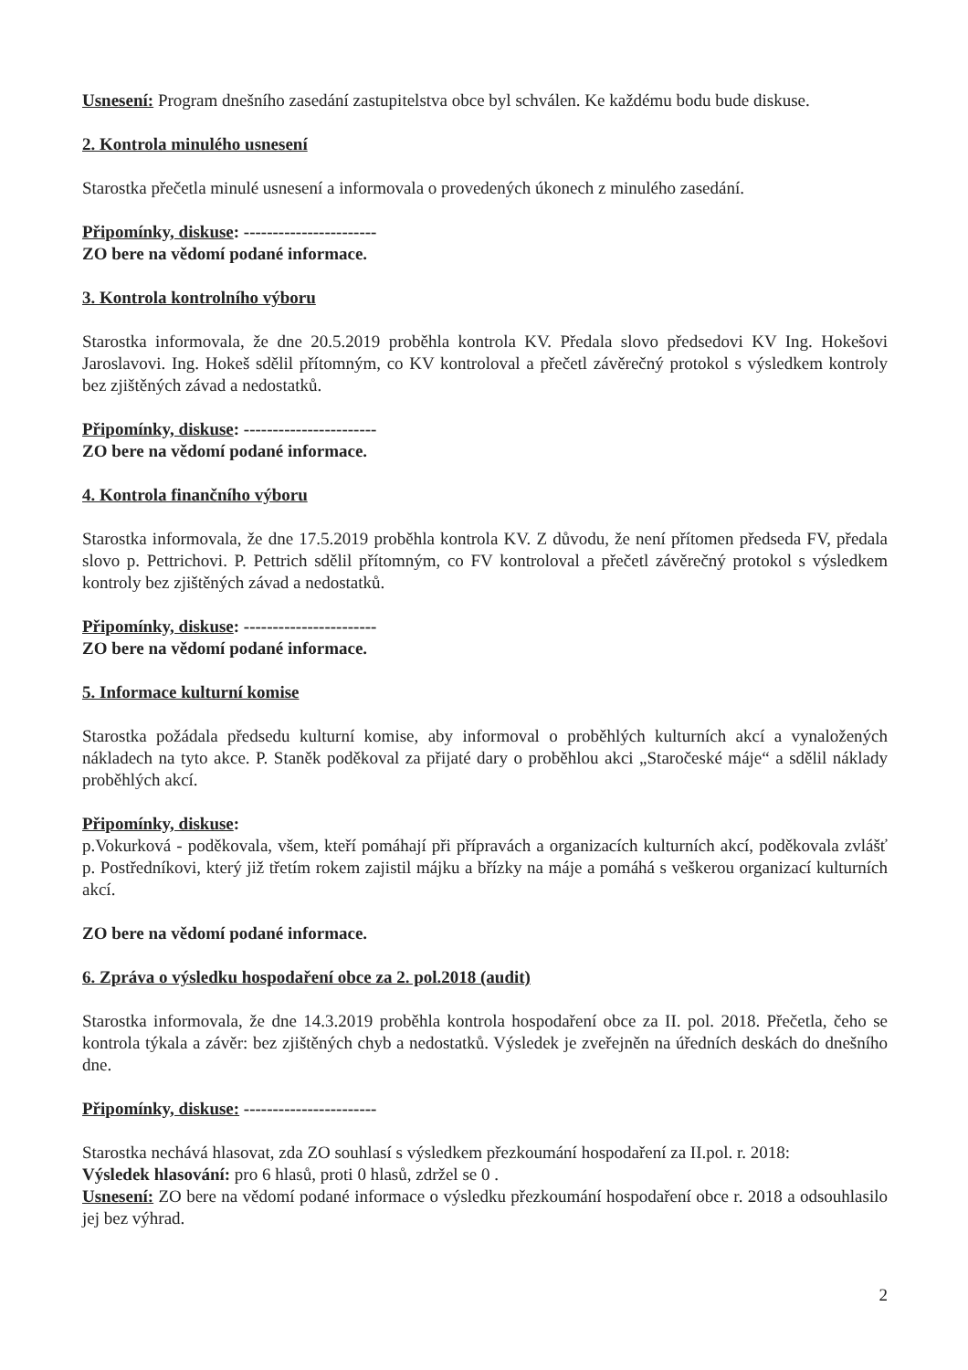Usnesení: Program dnešního zasedání zastupitelstva obce byl schválen. Ke každému bodu bude diskuse.
2. Kontrola minulého usnesení
Starostka přečetla minulé usnesení a informovala o provedených úkonech z minulého zasedání.
Připomínky, diskuse: -----------------------
ZO bere na vědomí podané informace.
3. Kontrola kontrolního výboru
Starostka informovala, že dne 20.5.2019 proběhla kontrola KV. Předala slovo předsedovi KV Ing. Hokešovi Jaroslavovi. Ing. Hokeš sdělil přítomným, co KV kontroloval a přečetl závěrečný protokol s výsledkem kontroly bez zjištěných závad a nedostatků.
Připomínky, diskuse: -----------------------
ZO bere na vědomí podané informace.
4. Kontrola finančního výboru
Starostka informovala, že dne 17.5.2019 proběhla kontrola KV. Z důvodu, že není přítomen předseda FV, předala slovo p. Pettrichovi. P. Pettrich sdělil přítomným, co FV kontroloval a přečetl závěrečný protokol s výsledkem kontroly bez zjištěných závad a nedostatků.
Připomínky, diskuse: -----------------------
ZO bere na vědomí podané informace.
5. Informace kulturní komise
Starostka požádala předsedu kulturní komise, aby informoval o proběhlých kulturních akcí a vynaložených nákladech na tyto akce. P. Staněk poděkoval za přijaté dary o proběhlou akci „Staročeské máje“ a sdělil náklady proběhlých akcí.
Připomínky, diskuse:
p.Vokurková - poděkovala, všem, kteří pomáhají při přípravách a organizacích kulturních akcí, poděkovala zvlášť p. Postředníkovi, který již třetím rokem zajistil májku a břízky na máje a pomáhá s veškerou organizací kulturních akcí.
ZO bere na vědomí podané informace.
6. Zpráva o výsledku hospodaření obce za 2. pol.2018 (audit)
Starostka informovala, že dne 14.3.2019 proběhla kontrola hospodaření obce za II. pol. 2018. Přečetla, čeho se kontrola týkala a závěr: bez zjištěných chyb a nedostatků. Výsledek je zveřejněn na úředních deskách do dnešního dne.
Připomínky, diskuse: -----------------------
Starostka nechává hlasovat, zda ZO souhlasí s výsledkem přezkoumání hospodaření za II.pol. r. 2018:
Výsledek hlasování: pro 6 hlasů, proti 0 hlasů, zdržel se 0 .
Usnesení: ZO bere na vědomí podané informace o výsledku přezkoumání hospodaření obce r. 2018 a odsouhlasilo jej bez výhrad.
2